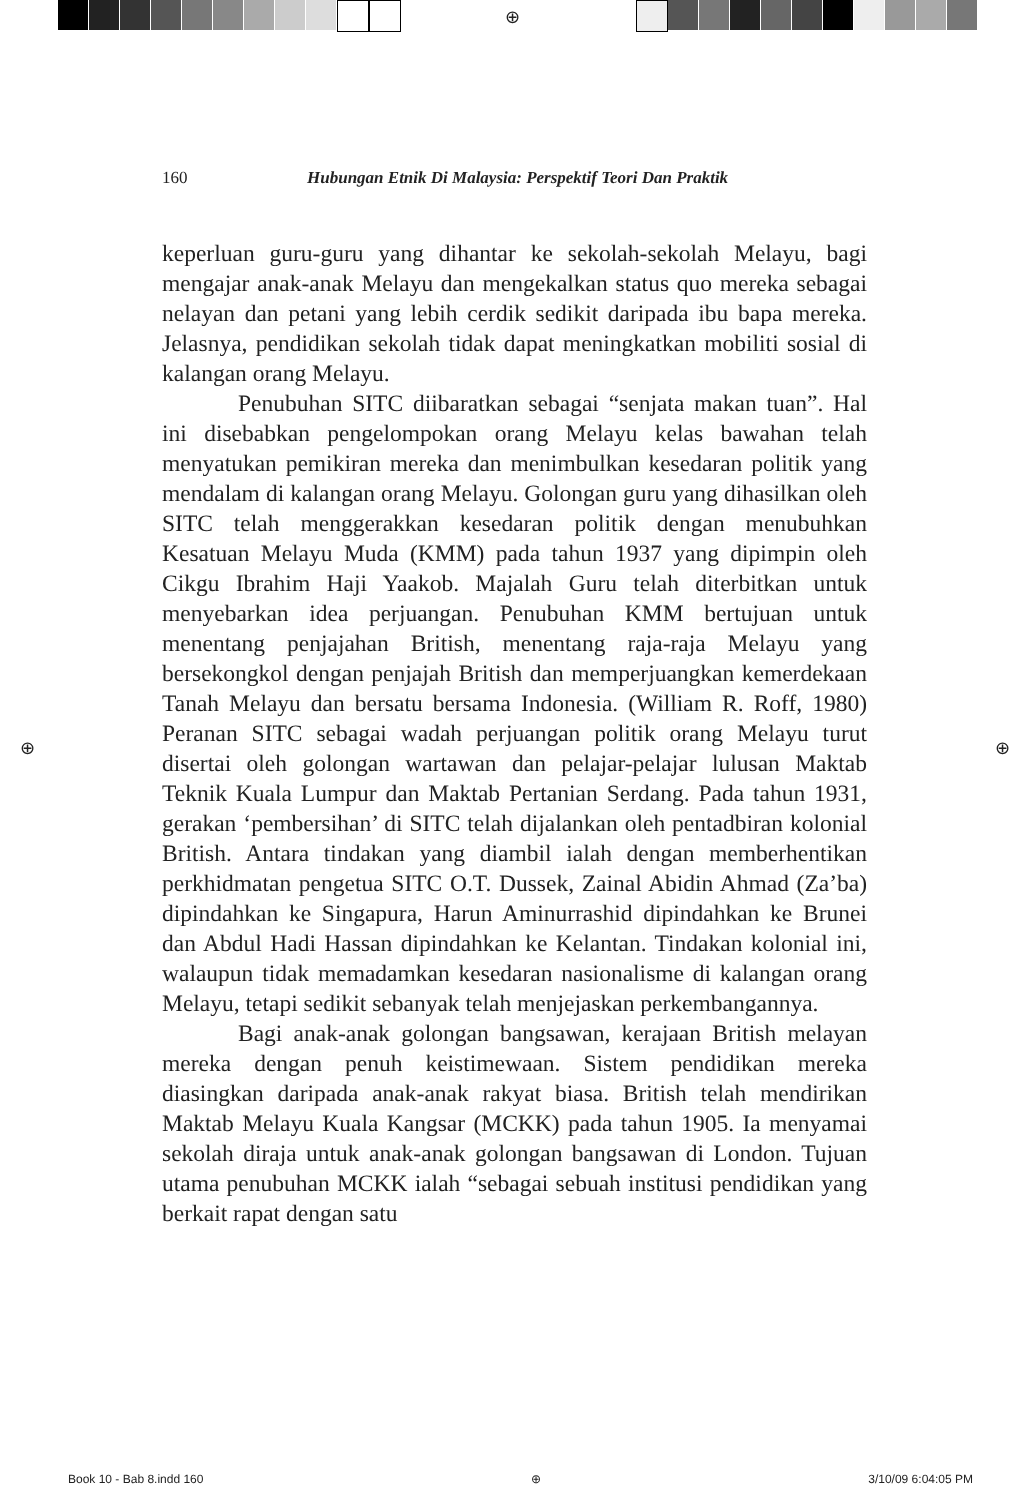⊕
160 Hubungan Etnik Di Malaysia: Perspektif Teori Dan Praktik
keperluan guru-guru yang dihantar ke sekolah-sekolah Melayu, bagi mengajar anak-anak Melayu dan mengekalkan status quo mereka sebagai nelayan dan petani yang lebih cerdik sedikit daripada ibu bapa mereka. Jelasnya, pendidikan sekolah tidak dapat meningkatkan mobiliti sosial di kalangan orang Melayu.
Penubuhan SITC diibaratkan sebagai “senjata makan tuan”. Hal ini disebabkan pengelompokan orang Melayu kelas bawahan telah menyatukan pemikiran mereka dan menimbulkan kesedaran politik yang mendalam di kalangan orang Melayu. Golongan guru yang dihasilkan oleh SITC telah menggerakkan kesedaran politik dengan menubuhkan Kesatuan Melayu Muda (KMM) pada tahun 1937 yang dipimpin oleh Cikgu Ibrahim Haji Yaakob. Majalah Guru telah diterbitkan untuk menyebarkan idea perjuangan. Penubuhan KMM bertujuan untuk menentang penjajahan British, menentang raja-raja Melayu yang bersekongkol dengan penjajah British dan memperjuangkan kemerdekaan Tanah Melayu dan bersatu bersama Indonesia. (William R. Roff, 1980) Peranan SITC sebagai wadah perjuangan politik orang Melayu turut disertai oleh golongan wartawan dan pelajar-pelajar lulusan Maktab Teknik Kuala Lumpur dan Maktab Pertanian Serdang. Pada tahun 1931, gerakan ‘pembersihan’ di SITC telah dijalankan oleh pentadbiran kolonial British. Antara tindakan yang diambil ialah dengan memberhentikan perkhidmatan pengetua SITC O.T. Dussek, Zainal Abidin Ahmad (Za’ba) dipindahkan ke Singapura, Harun Aminurrashid dipindahkan ke Brunei dan Abdul Hadi Hassan dipindahkan ke Kelantan. Tindakan kolonial ini, walaupun tidak memadamkan kesedaran nasionalisme di kalangan orang Melayu, tetapi sedikit sebanyak telah menjejaskan perkembangannya.
Bagi anak-anak golongan bangsawan, kerajaan British melayan mereka dengan penuh keistimewaan. Sistem pendidikan mereka diasingkan daripada anak-anak rakyat biasa. British telah mendirikan Maktab Melayu Kuala Kangsar (MCKK) pada tahun 1905. Ia menyamai sekolah diraja untuk anak-anak golongan bangsawan di London. Tujuan utama penubuhan MCKK ialah “sebagai sebuah institusi pendidikan yang berkait rapat dengan satu
⊕ ⊕
Book 10 - Bab 8.indd 160 ⊕ 3/10/09 6:04:05 PM